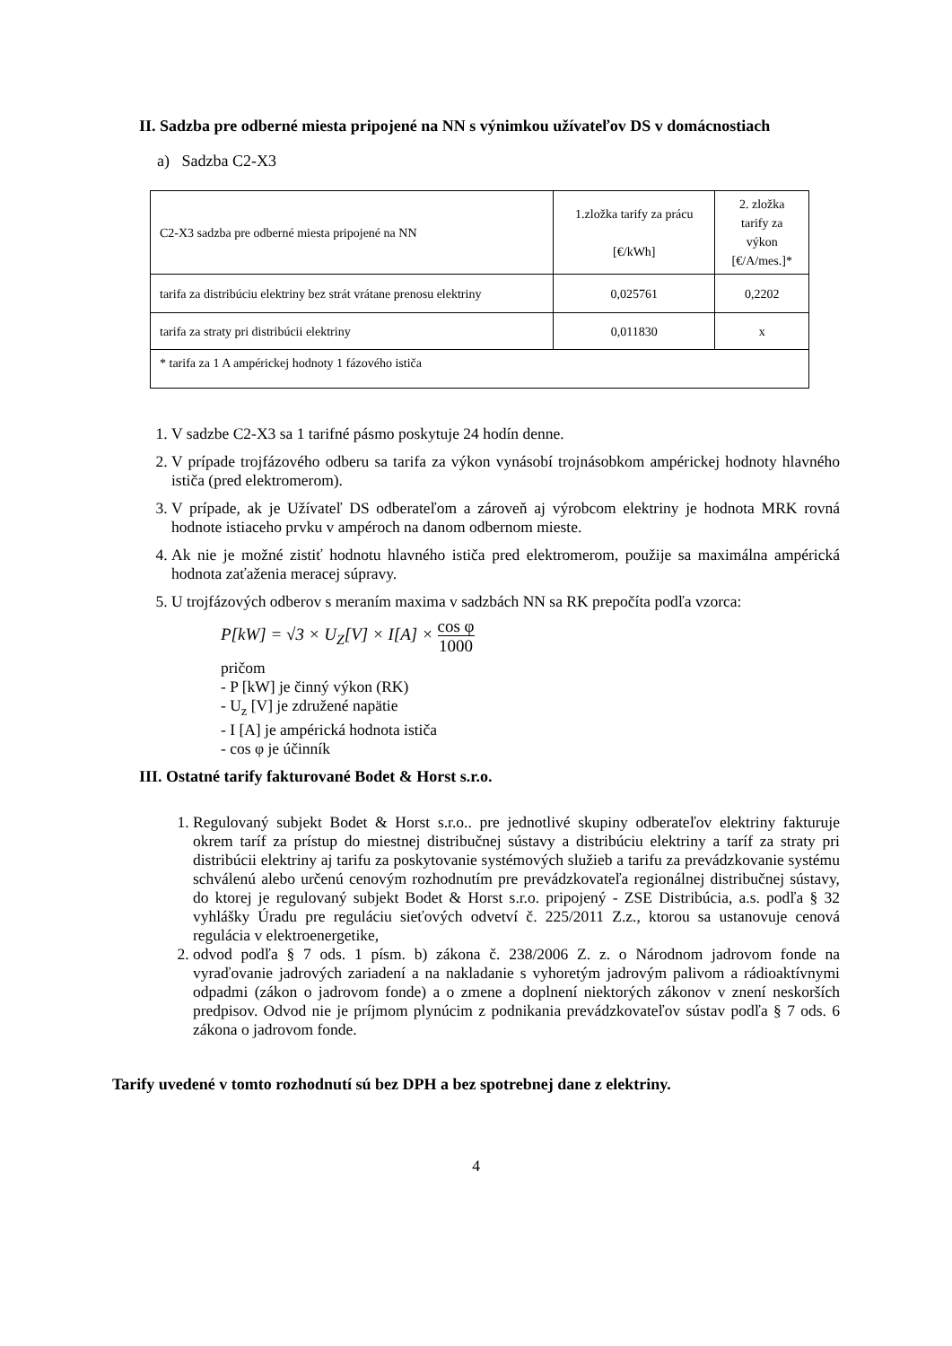II. Sadzba pre odberné miesta pripojené na NN s výnimkou užívateľov DS v domácnostiach
a) Sadzba C2-X3
| C2-X3 sadzba pre odberné miesta pripojené na NN | 1.zložka tarify za prácu [€/kWh] | 2. zložka tarify za výkon [€/A/mes.]* |
| --- | --- | --- |
| tarifa za distribúciu elektriny bez strát vrátane prenosu elektriny | 0,025761 | 0,2202 |
| tarifa za straty pri distribúcii elektriny | 0,011830 | x |
| * tarifa za 1 A ampérickej hodnoty 1 fázového ističa | | |
1. V sadzbe C2-X3 sa 1 tarifné pásmo poskytuje 24 hodín denne.
2. V prípade trojfázového odberu sa tarifa za výkon vynásobí trojnásobkom ampérickej hodnoty hlavného ističa (pred elektromerom).
3. V prípade, ak je Užívateľ DS odberateľom a zároveň aj výrobcom elektriny je hodnota MRK rovná hodnote istiaceho prvku v ampéroch na danom odbernom mieste.
4. Ak nie je možné zistiť hodnotu hlavného ističa pred elektromerom, použije sa maximálna ampérická hodnota zaťaženia meracej súpravy.
5. U trojfázových odberov s meraním maxima v sadzbách NN sa RK prepočíta podľa vzorca:
P[kW] = √3 × U<sub>Z</sub>[V] × I[A] × cos φ 1000
pričom
- P [kW] je činný výkon (RK)
- U<sub>z</sub> [V] je združené napätie
- I [A] je ampérická hodnota ističa
- cos φ je účinník
III. Ostatné tarify fakturované Bodet & Horst s.r.o.
1. Regulovaný subjekt Bodet & Horst s.r.o.. pre jednotlivé skupiny odberateľov elektriny fakturuje okrem taríf za prístup do miestnej distribučnej sústavy a distribúciu elektriny a taríf za straty pri distribúcii elektriny aj tarifu za poskytovanie systémových služieb a tarifu za prevádzkovanie systému schválenú alebo určenú cenovým rozhodnutím pre prevádzkovateľa regionálnej distribučnej sústavy, do ktorej je regulovaný subjekt Bodet & Horst s.r.o. pripojený - ZSE Distribúcia, a.s. podľa § 32 vyhlášky Úradu pre reguláciu sieťových odvetví č. 225/2011 Z.z., ktorou sa ustanovuje cenová regulácia v elektroenergetike,
2. odvod podľa § 7 ods. 1 písm. b) zákona č. 238/2006 Z. z. o Národnom jadrovom fonde na vyraďovanie jadrových zariadení a na nakladanie s vyhoretým jadrovým palivom a rádioaktívnymi odpadmi (zákon o jadrovom fonde) a o zmene a doplnení niektorých zákonov v znení neskorších predpisov. Odvod nie je príjmom plynúcim z podnikania prevádzkovateľov sústav podľa § 7 ods. 6 zákona o jadrovom fonde.
Tarify uvedené v tomto rozhodnutí sú bez DPH a bez spotrebnej dane z elektriny.
4